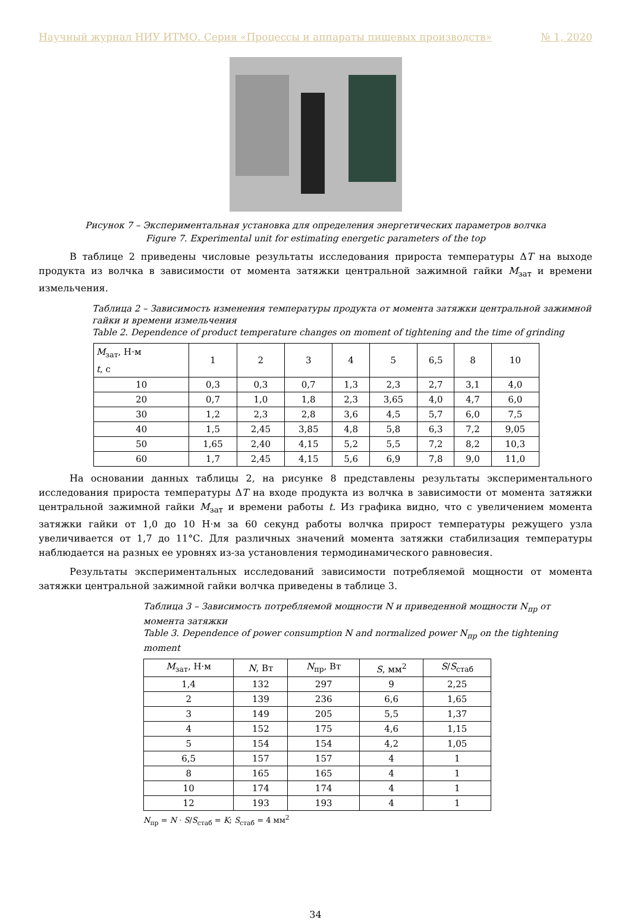Научный журнал НИУ ИТМО. Серия «Процессы и аппараты пищевых производств» № 1, 2020
Рисунок 7 – Экспериментальная установка для определения энергетических параметров волчка
Figure 7. Experimental unit for estimating energetic parameters of the top
В таблице 2 приведены числовые результаты исследования прироста температуры ΔT на выходе продукта из волчка в зависимости от момента затяжки центральной зажимной гайки M<sub>зат</sub> и времени измельчения.
Таблица 2 – Зависимость изменения температуры продукта от момента затяжки центральной зажимной гайки и времени измельчения
Table 2. Dependence of product temperature changes on moment of tightening and the time of grinding
| M<sub>зат</sub>, Н·м t , с | 1 | 2 | 3 | 4 | 5 | 6,5 | 8 | 10 |
| --- | --- | --- | --- | --- | --- | --- | --- | --- |
| 10 | 0,3 | 0,3 | 0,7 | 1,3 | 2,3 | 2,7 | 3,1 | 4,0 |
| 20 | 0,7 | 1,0 | 1,8 | 2,3 | 3,65 | 4,0 | 4,7 | 6,0 |
| 30 | 1,2 | 2,3 | 2,8 | 3,6 | 4,5 | 5,7 | 6,0 | 7,5 |
| 40 | 1,5 | 2,45 | 3,85 | 4,8 | 5,8 | 6,3 | 7,2 | 9,05 |
| 50 | 1,65 | 2,40 | 4,15 | 5,2 | 5,5 | 7,2 | 8,2 | 10,3 |
| 60 | 1,7 | 2,45 | 4,15 | 5,6 | 6,9 | 7,8 | 9,0 | 11,0 |
На основании данных таблицы 2, на рисунке 8 представлены результаты экспериментального исследования прироста температуры ΔT на входе продукта из волчка в зависимости от момента затяжки центральной зажимной гайки M<sub>зат</sub> и времени работы t. Из графика видно, что с увеличением момента затяжки гайки от 1,0 до 10 Н·м за 60 секунд работы волчка прирост температуры режущего узла увеличивается от 1,7 до 11°С. Для различных значений момента затяжки стабилизация температуры наблюдается на разных ее уровнях из-за установления термодинамического равновесия.
Результаты экспериментальных исследований зависимости потребляемой мощности от момента затяжки центральной зажимной гайки волчка приведены в таблице 3.
Таблица 3 – Зависимость потребляемой мощности N и приведенной мощности N<sub>пр</sub> от момента затяжки
Table 3. Dependence of power consumption N and normalized power N<sub>пр</sub> on the tightening moment
| M<sub>зат</sub>, Н·м | N , Вт | N<sub>пр</sub>, Вт | S , мм<sup>2</sup> | S / S<sub>стаб</sub> |
| --- | --- | --- | --- | --- |
| 1,4 | 132 | 297 | 9 | 2,25 |
| 2 | 139 | 236 | 6,6 | 1,65 |
| 3 | 149 | 205 | 5,5 | 1,37 |
| 4 | 152 | 175 | 4,6 | 1,15 |
| 5 | 154 | 154 | 4,2 | 1,05 |
| 6,5 | 157 | 157 | 4 | 1 |
| 8 | 165 | 165 | 4 | 1 |
| 10 | 174 | 174 | 4 | 1 |
| 12 | 193 | 193 | 4 | 1 |
N<sub>пр</sub> = N · S/S<sub>стаб</sub> = K; S<sub>стаб</sub> = 4 мм<sup>2</sup>
34